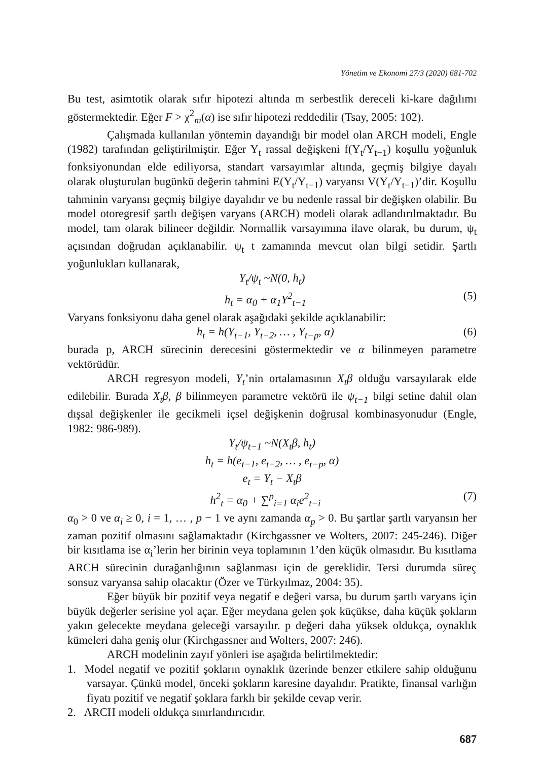Yönetim ve Ekonomi 27/3 (2020) 681-702
Bu test, asimtotik olarak sıfır hipotezi altında m serbestlik dereceli ki-kare dağılımı göstermektedir. Eğer F > χ<sup>2</sup><sub>m</sub>(α) ise sıfır hipotezi reddedilir (Tsay, 2005: 102).
Çalışmada kullanılan yöntemin dayandığı bir model olan ARCH modeli, Engle (1982) tarafından geliştirilmiştir. Eğer Y<sub>t</sub> rassal değişkeni f(Y<sub>t</sub>/Y<sub>t−1</sub>) koşullu yoğunluk fonksiyonundan elde ediliyorsa, standart varsayımlar altında, geçmiş bilgiye dayalı olarak oluşturulan bugünkü değerin tahmini E(Y<sub>t</sub>/Y<sub>t−1</sub>) varyansı V(Y<sub>t</sub>/Y<sub>t−1</sub>)’dir. Koşullu tahminin varyansı geçmiş bilgiye dayalıdır ve bu nedenle rassal bir değişken olabilir. Bu model otoregresif şartlı değişen varyans (ARCH) modeli olarak adlandırılmaktadır. Bu model, tam olarak bilineer değildir. Normallik varsayımına ilave olarak, bu durum, ψ<sub>t</sub> açısından doğrudan açıklanabilir. ψ<sub>t</sub> t zamanında mevcut olan bilgi setidir. Şartlı yoğunlukları kullanarak,
Y<sub>t</sub>/ψ<sub>t</sub> ~N(0, h<sub>t</sub>)
h<sub>t</sub> = α<sub>0</sub> + α<sub>1</sub>Y<sup>2</sup><sub>t−1</sub> (5)
Varyans fonksiyonu daha genel olarak aşağıdaki şekilde açıklanabilir:
h<sub>t</sub> = h(Y<sub>t−1</sub>, Y<sub>t−2</sub>, … , Y<sub>t−p</sub>, α) (6)
burada p, ARCH sürecinin derecesini göstermektedir ve α bilinmeyen parametre vektörüdür.
ARCH regresyon modeli, Y<sub>t</sub>’nin ortalamasının X<sub>t</sub>β olduğu varsayılarak elde edilebilir. Burada X<sub>t</sub>β, β bilinmeyen parametre vektörü ile ψ<sub>t−1</sub> bilgi setine dahil olan dışsal değişkenler ile gecikmeli içsel değişkenin doğrusal kombinasyonudur (Engle, 1982: 986-989).
Y<sub>t</sub>/ψ<sub>t−1</sub> ~N(X<sub>t</sub>β, h<sub>t</sub>)
h<sub>t</sub> = h(e<sub>t−1</sub>, e<sub>t−2</sub>, … , e<sub>t−p</sub>, α)
e<sub>t</sub> = Y<sub>t</sub> − X<sub>t</sub>β
h<sup>2</sup><sub>t</sub> = α<sub>0</sub> + ∑<sup>p</sup><sub>i=1</sub> α<sub>i</sub>e<sup>2</sup><sub>t−i</sub> (7)
α<sub>0</sub> > 0 ve α<sub>i</sub> ≥ 0, i = 1, … , p − 1 ve aynı zamanda α<sub>p</sub> > 0. Bu şartlar şartlı varyansın her zaman pozitif olmasını sağlamaktadır (Kirchgassner ve Wolters, 2007: 245-246). Diğer bir kısıtlama ise α<sub>i</sub>’lerin her birinin veya toplamının 1’den küçük olmasıdır. Bu kısıtlama ARCH sürecinin durağanlığının sağlanması için de gereklidir. Tersi durumda süreç sonsuz varyansa sahip olacaktır (Özer ve Türkyılmaz, 2004: 35).
Eğer büyük bir pozitif veya negatif e değeri varsa, bu durum şartlı varyans için büyük değerler serisine yol açar. Eğer meydana gelen şok küçükse, daha küçük şokların yakın gelecekte meydana geleceği varsayılır. p değeri daha yüksek oldukça, oynaklık kümeleri daha geniş olur (Kirchgassner and Wolters, 2007: 246).
ARCH modelinin zayıf yönleri ise aşağıda belirtilmektedir:
1. Model negatif ve pozitif şokların oynaklık üzerinde benzer etkilere sahip olduğunu varsayar. Çünkü model, önceki şokların karesine dayalıdır. Pratikte, finansal varlığın fiyatı pozitif ve negatif şoklara farklı bir şekilde cevap verir.
2. ARCH modeli oldukça sınırlandırıcıdır.
687